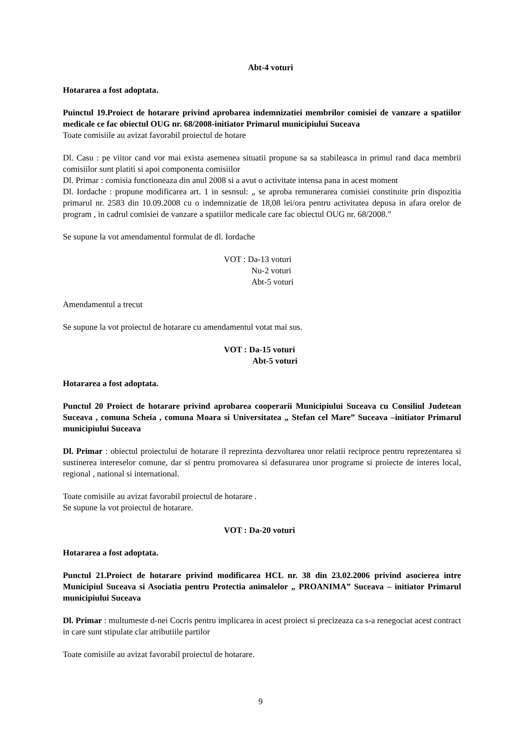Abt-4 voturi
Hotararea a fost adoptata.
Puinctul 19.Proiect de hotarare privind aprobarea indemnizatiei membrilor comisiei de vanzare a spatiilor medicale ce fac obiectul OUG nr. 68/2008-initiator Primarul municipiului Suceava
Toate comisiile au avizat favorabil proiectul de hotare
Dl. Casu : pe viitor cand vor mai exista asemenea situatii propune sa sa stabileasca in primul rand daca membrii comisiilor sunt platiti si apoi componenta comisiilor
Dl. Primar : comisia functioneaza din anul 2008 si a avut o activitate intensa pana in acest moment
Dl. Iordache : propune modificarea art. 1 in sesnsul: „ se aproba remunerarea comisiei constituite prin dispozitia primarul nr. 2583 din 10.09.2008 cu o indemnizatie de 18,08 lei/ora pentru activitatea depusa in afara orelor de program , in cadrul comisiei de vanzare a spatiilor medicale care fac obiectul OUG nr. 68/2008.”
Se supune la vot amendamentul formulat de dl. Iordache
VOT : Da-13 voturi
Nu-2 voturi
Abt-5 voturi
Amendamentul a trecut
Se supune la vot proiectul de hotarare cu amendamentul votat mai sus.
VOT : Da-15 voturi
Abt-5 voturi
Hotararea a fost adoptata.
Punctul 20 Proiect de hotarare privind aprobarea cooperarii Municipiului Suceava cu Consiliul Judetean Suceava , comuna Scheia , comuna Moara si Universitatea „ Stefan cel Mare” Suceava –initiator Primarul municipiului Suceava
Dl. Primar : obiectul proiectului de hotarare il reprezinta dezvoltarea unor relatii reciproce pentru reprezentarea si sustinerea intereselor comune, dar si pentru promovarea si defasurarea unor programe si proiecte de interes local, regional , national si international.
Toate comisiile au avizat favorabil proiectul de hotarare .
Se supune la vot proiectul de hotarare.
VOT : Da-20 voturi
Hotararea a fost adoptata.
Punctul 21.Proiect de hotarare privind modificarea HCL nr. 38 din 23.02.2006 privind asocierea intre Municipiul Suceava si Asociatia pentru Protectia animalelor „ PROANIMA” Suceava – initiator Primarul municipiului Suceava
Dl. Primar : multumeste d-nei Cocris pentru implicarea in acest proiect si precizeaza ca s-a renegociat acest contract in care sunt stipulate clar atributiile partilor
Toate comisiile au avizat favorabil proiectul de hotarare.
9